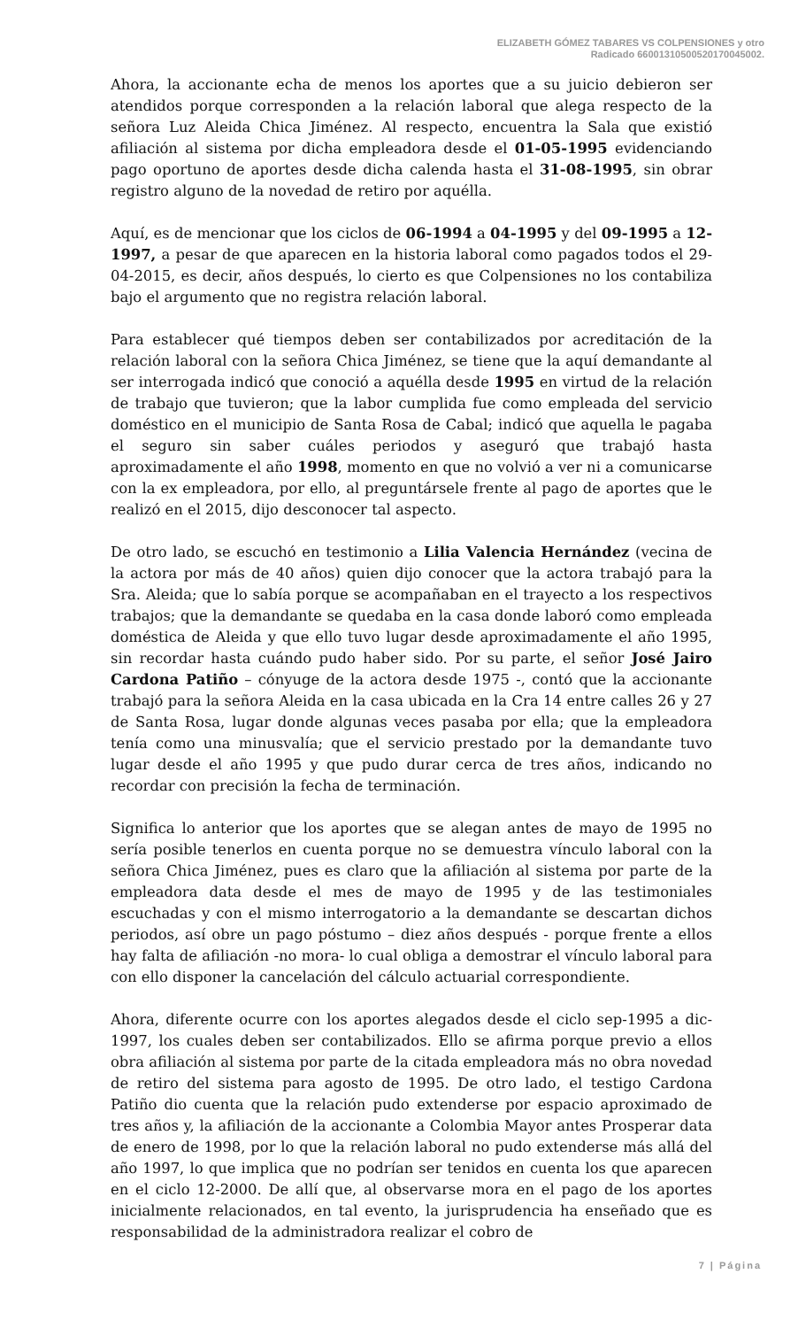ELIZABETH GÓMEZ TABARES VS COLPENSIONES y otro
Radicado 66001310500520170045002.
Ahora, la accionante echa de menos los aportes que a su juicio debieron ser atendidos porque corresponden a la relación laboral que alega respecto de la señora Luz Aleida Chica Jiménez. Al respecto, encuentra la Sala que existió afiliación al sistema por dicha empleadora desde el 01-05-1995 evidenciando pago oportuno de aportes desde dicha calenda hasta el 31-08-1995, sin obrar registro alguno de la novedad de retiro por aquélla.
Aquí, es de mencionar que los ciclos de 06-1994 a 04-1995 y del 09-1995 a 12-1997, a pesar de que aparecen en la historia laboral como pagados todos el 29-04-2015, es decir, años después, lo cierto es que Colpensiones no los contabiliza bajo el argumento que no registra relación laboral.
Para establecer qué tiempos deben ser contabilizados por acreditación de la relación laboral con la señora Chica Jiménez, se tiene que la aquí demandante al ser interrogada indicó que conoció a aquélla desde 1995 en virtud de la relación de trabajo que tuvieron; que la labor cumplida fue como empleada del servicio doméstico en el municipio de Santa Rosa de Cabal; indicó que aquella le pagaba el seguro sin saber cuáles periodos y aseguró que trabajó hasta aproximadamente el año 1998, momento en que no volvió a ver ni a comunicarse con la ex empleadora, por ello, al preguntársele frente al pago de aportes que le realizó en el 2015, dijo desconocer tal aspecto.
De otro lado, se escuchó en testimonio a Lilia Valencia Hernández (vecina de la actora por más de 40 años) quien dijo conocer que la actora trabajó para la Sra. Aleida; que lo sabía porque se acompañaban en el trayecto a los respectivos trabajos; que la demandante se quedaba en la casa donde laboró como empleada doméstica de Aleida y que ello tuvo lugar desde aproximadamente el año 1995, sin recordar hasta cuándo pudo haber sido. Por su parte, el señor José Jairo Cardona Patiño – cónyuge de la actora desde 1975 -, contó que la accionante trabajó para la señora Aleida en la casa ubicada en la Cra 14 entre calles 26 y 27 de Santa Rosa, lugar donde algunas veces pasaba por ella; que la empleadora tenía como una minusvalía; que el servicio prestado por la demandante tuvo lugar desde el año 1995 y que pudo durar cerca de tres años, indicando no recordar con precisión la fecha de terminación.
Significa lo anterior que los aportes que se alegan antes de mayo de 1995 no sería posible tenerlos en cuenta porque no se demuestra vínculo laboral con la señora Chica Jiménez, pues es claro que la afiliación al sistema por parte de la empleadora data desde el mes de mayo de 1995 y de las testimoniales escuchadas y con el mismo interrogatorio a la demandante se descartan dichos periodos, así obre un pago póstumo – diez años después - porque frente a ellos hay falta de afiliación -no mora- lo cual obliga a demostrar el vínculo laboral para con ello disponer la cancelación del cálculo actuarial correspondiente.
Ahora, diferente ocurre con los aportes alegados desde el ciclo sep-1995 a dic-1997, los cuales deben ser contabilizados. Ello se afirma porque previo a ellos obra afiliación al sistema por parte de la citada empleadora más no obra novedad de retiro del sistema para agosto de 1995. De otro lado, el testigo Cardona Patiño dio cuenta que la relación pudo extenderse por espacio aproximado de tres años y, la afiliación de la accionante a Colombia Mayor antes Prosperar data de enero de 1998, por lo que la relación laboral no pudo extenderse más allá del año 1997, lo que implica que no podrían ser tenidos en cuenta los que aparecen en el ciclo 12-2000. De allí que, al observarse mora en el pago de los aportes inicialmente relacionados, en tal evento, la jurisprudencia ha enseñado que es responsabilidad de la administradora realizar el cobro de
7 | Página